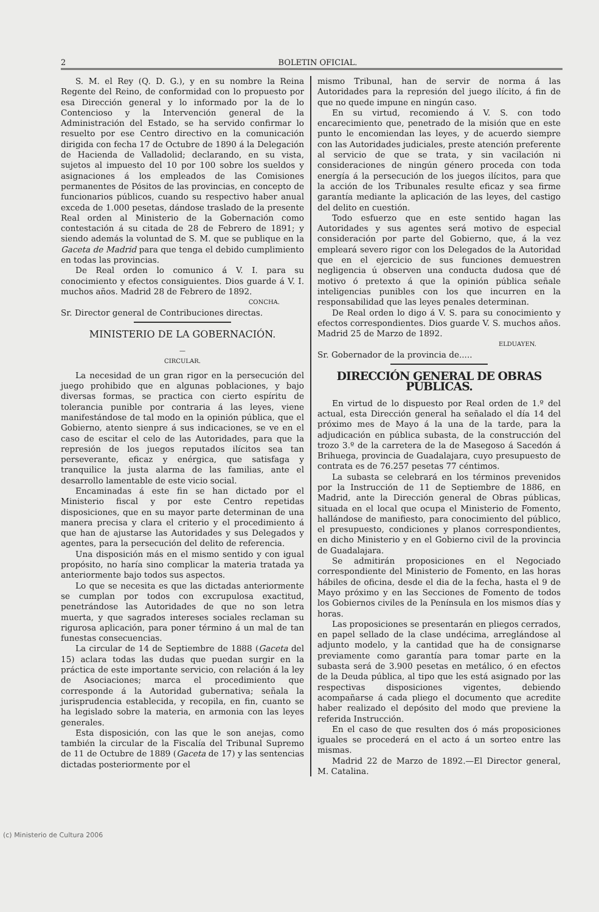2 BOLETIN OFICIAL.
S. M. el Rey (Q. D. G.), y en su nombre la Reina Regente del Reino, de conformidad con lo propuesto por esa Dirección general y lo informado por la de lo Contencioso y la Intervención general de la Administración del Estado, se ha servido confirmar lo resuelto por ese Centro directivo en la comunicación dirigida con fecha 17 de Octubre de 1890 á la Delegación de Hacienda de Valladolid; declarando, en su vista, sujetos al impuesto del 10 por 100 sobre los sueldos y asignaciones á los empleados de las Comisiones permanentes de Pósitos de las provincias, en concepto de funcionarios públicos, cuando su respectivo haber anual exceda de 1.000 pesetas, dándose traslado de la presente Real orden al Ministerio de la Gobernación como contestación á su citada de 28 de Febrero de 1891; y siendo además la voluntad de S. M. que se publique en la Gaceta de Madrid para que tenga el debido cumplimiento en todas las provincias.
De Real orden lo comunico á V. I. para su conocimiento y efectos consiguientes. Dios guarde á V. I. muchos años. Madrid 28 de Febrero de 1892.
CONCHA.
Sr. Director general de Contribuciones directas.
MINISTERIO DE LA GOBERNACIÓN.
—
CIRCULAR.
La necesidad de un gran rigor en la persecución del juego prohibido que en algunas poblaciones, y bajo diversas formas, se practica con cierto espíritu de tolerancia punible por contraria á las leyes, viene manifestándose de tal modo en la opinión pública, que el Gobierno, atento sienpre á sus indicaciones, se ve en el caso de escitar el celo de las Autoridades, para que la represión de los juegos reputados ilícitos sea tan perseverante, eficaz y enérgica, que satisfaga y tranquilice la justa alarma de las familias, ante el desarrollo lamentable de este vicio social.
Encaminadas á este fin se han dictado por el Ministerio fiscal y por este Centro repetidas disposiciones, que en su mayor parte determinan de una manera precisa y clara el criterio y el procedimiento á que han de ajustarse las Autoridades y sus Delegados y agentes, para la persecución del delito de referencia.
Una disposición más en el mismo sentido y con igual propósito, no haría sino complicar la materia tratada ya anteriormente bajo todos sus aspectos.
Lo que se necesita es que las dictadas anteriormente se cumplan por todos con excrupulosa exactitud, penetrándose las Autoridades de que no son letra muerta, y que sagrados intereses sociales reclaman su rigurosa aplicación, para poner término á un mal de tan funestas consecuencias.
La circular de 14 de Septiembre de 1888 (Gaceta del 15) aclara todas las dudas que puedan surgir en la práctica de este importante servicio, con relación á la ley de Asociaciones; marca el procedimiento que corresponde á la Autoridad gubernativa; señala la jurisprudencia establecida, y recopila, en fin, cuanto se ha legislado sobre la materia, en armonia con las leyes generales.
Esta disposición, con las que le son anejas, como también la circular de la Fiscalía del Tribunal Supremo de 11 de Octubre de 1889 (Gaceta de 17) y las sentencias dictadas posteriormente por el
mismo Tribunal, han de servir de norma á las Autoridades para la represión del juego ilícito, á fin de que no quede impune en ningún caso.
En su virtud, recomiendo á V. S. con todo encarecimiento que, penetrado de la misión que en este punto le encomiendan las leyes, y de acuerdo siempre con las Autoridades judiciales, preste atención preferente al servicio de que se trata, y sin vacilación ni consideraciones de ningún género proceda con toda energía á la persecución de los juegos ilícitos, para que la acción de los Tribunales resulte eficaz y sea firme garantía mediante la aplicación de las leyes, del castigo del delito en cuestión.
Todo esfuerzo que en este sentido hagan las Autoridades y sus agentes será motivo de especial consideración por parte del Gobierno, que, á la vez empleará severo rigor con los Delegados de la Autoridad que en el ejercicio de sus funciones demuestren negligencia ú observen una conducta dudosa que dé motivo ó pretexto á que la opinión pública señale inteligencias punibles con los que incurren en la responsabilidad que las leyes penales determinan.
De Real orden lo digo á V. S. para su conocimiento y efectos correspondientes. Dios guarde V. S. muchos años. Madrid 25 de Marzo de 1892.
ELDUAYEN.
Sr. Gobernador de la provincia de.....
DIRECCIÓN GENERAL DE OBRAS PÚBLICAS.
En virtud de lo dispuesto por Real orden de 1.º del actual, esta Dirección general ha señalado el día 14 del próximo mes de Mayo á la una de la tarde, para la adjudicación en pública subasta, de la construcción del trozo 3.º de la carretera de la de Masegoso á Sacedón á Brihuega, provincia de Guadalajara, cuyo presupuesto de contrata es de 76.257 pesetas 77 céntimos.
La subasta se celebrará en los términos prevenidos por la Instrucción de 11 de Septiembre de 1886, en Madrid, ante la Dirección general de Obras públicas, situada en el local que ocupa el Ministerio de Fomento, hallándose de manifiesto, para conocimiento del público, el presupuesto, condiciones y planos correspondientes, en dicho Ministerio y en el Gobierno civil de la provincia de Guadalajara.
Se admitirán proposiciones en el Negociado correspondiente del Ministerio de Fomento, en las horas hábiles de oficina, desde el dia de la fecha, hasta el 9 de Mayo próximo y en las Secciones de Fomento de todos los Gobiernos civiles de la Península en los mismos días y horas.
Las proposiciones se presentarán en pliegos cerrados, en papel sellado de la clase undécima, arreglándose al adjunto modelo, y la cantidad que ha de consignarse previamente como garantía para tomar parte en la subasta será de 3.900 pesetas en metálico, ó en efectos de la Deuda pública, al tipo que les está asignado por las respectivas disposiciones vigentes, debiendo acompañarse á cada pliego el documento que acredite haber realizado el depósito del modo que previene la referida Instrucción.
En el caso de que resulten dos ó más proposiciones iguales se procederá en el acto á un sorteo entre las mismas.
Madrid 22 de Marzo de 1892.—El Director general, M. Catalina.
(c) Ministerio de Cultura 2006